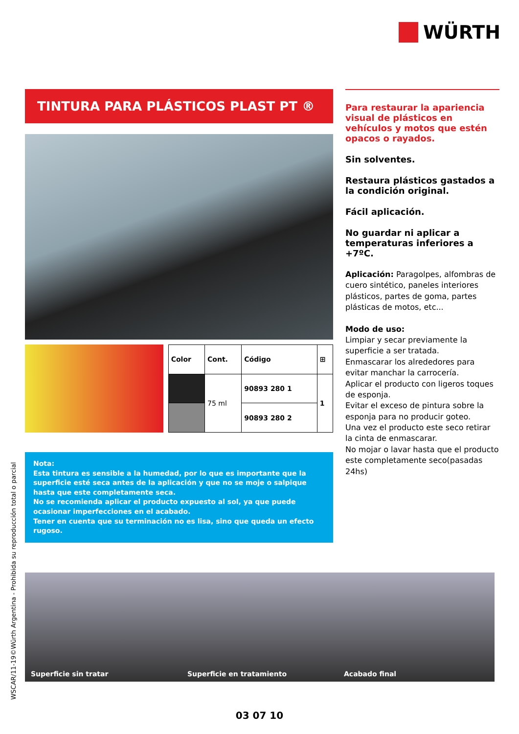WÜRTH
TINTURA PARA PLÁSTICOS PLAST PT ®
| Color | Cont. | Código | ⊞ |
| --- | --- | --- | --- |
| | 75 ml | 90893 280 1 | 1 |
| | | 90893 280 2 | |
Nota:
Esta tintura es sensible a la humedad, por lo que es importante que la superficie esté seca antes de la aplicación y que no se moje o salpique hasta que este completamente seca.
No se recomienda aplicar el producto expuesto al sol, ya que puede ocasionar imperfecciones en el acabado.
Tener en cuenta que su terminación no es lisa, sino que queda un efecto rugoso.
Para restaurar la apariencia visual de plásticos en vehículos y motos que estén opacos o rayados.
Sin solventes.
Restaura plásticos gastados a la condición original.
Fácil aplicación.
No guardar ni aplicar a temperaturas inferiores a +7ºC.
Aplicación: Paragolpes, alfombras de cuero sintético, paneles interiores plásticos, partes de goma, partes plásticas de motos, etc...
Modo de uso:
Limpiar y secar previamente la superficie a ser tratada.
Enmascarar los alrededores para evitar manchar la carrocería.
Aplicar el producto con ligeros toques de esponja.
Evitar el exceso de pintura sobre la esponja para no producir goteo.
Una vez el producto este seco retirar la cinta de enmascarar.
No mojar o lavar hasta que el producto este completamente seco(pasadas 24hs)
Superficie sin tratar Superficie en tratamiento Acabado final
WSCAR/11-19©Würth Argentina - Prohibida su reproducción total o parcial
03 07 10